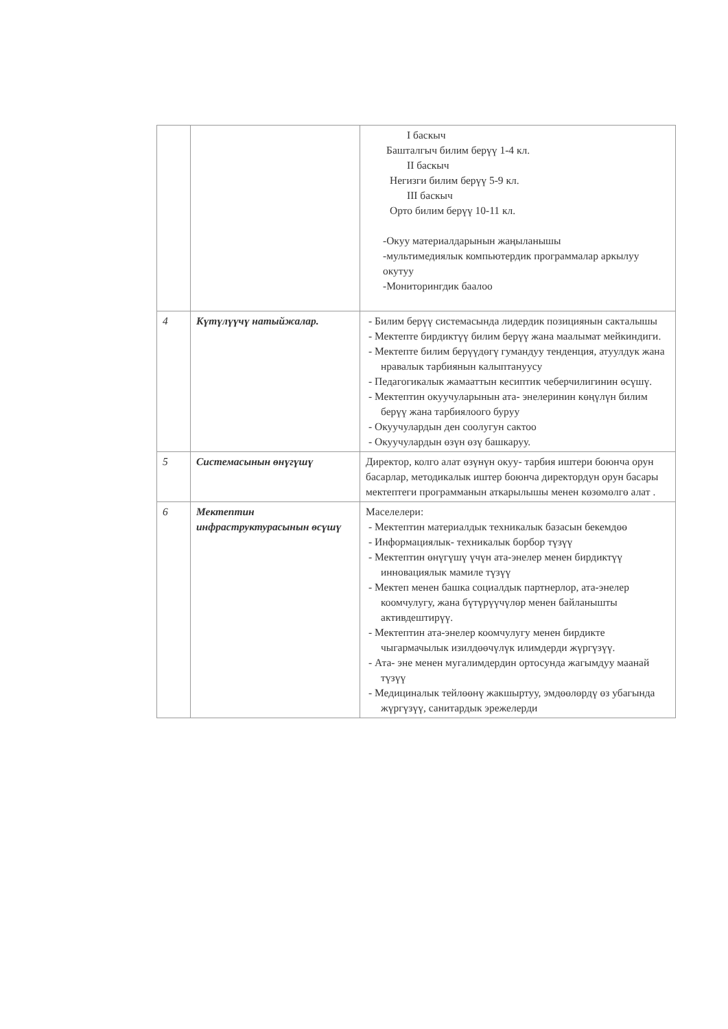| | | I баскыч Башталгыч билим берүү 1-4 кл. II баскыч Негизги билим берүү 5-9 кл. III баскыч Орто билим берүү 10-11 кл. -Окуу материалдарынын жаңыланышы -мультимедиялык компьютердик программалар аркылуу окутуу -Мониторингдик баалоо |
| 4 | Күтүлүүчү натыйжалар. | - Билим берүү системасында лидердик позициянын сакталышы - Мектепте бирдиктүү билим берүү жана маалымат мейкиндиги. - Мектепте билим берүүдөгү гумандуу тенденция, атуулдук жана нравалык тарбиянын калыптануусу - Педагогикалык жамааттын кесиптик чеберчилигинин өсүшү. - Мектептин окуучуларынын ата- энелеринин көңүлүн билим берүү жана тарбиялоого буруу - Окуучулардын ден соолугун сактоо - Окуучулардын өзүн өзү башкаруу. |
| 5 | Системасынын өнүгүшү | Директор, колго алат өзүнүн окуу- тарбия иштери боюнча орун басарлар, методикалык иштер боюнча директордун орун басары мектептеги программанын аткарылышы менен көзөмөлгө алат . |
| 6 | Мектептин инфраструктурасынын өсүшү | Маселелери: - Мектептин материалдык техникалык базасын бекемдөө - Информациялык- техникалык борбор түзүү - Мектептин өнүгүшү үчүн ата-энелер менен бирдиктүү инновациялык мамиле түзүү - Мектеп менен башка социалдык партнерлор, ата-энелер коомчулугу, жана бүтүрүүчүлөр менен байланышты активдештирүү. - Мектептин ата-энелер коомчулугу менен бирдикте чыгармачылык изилдөөчүлүк илимдерди жүргүзүү. - Ата- эне менен мугалимдердин ортосунда жагымдуу маанай түзүү - Медициналык тейлөөнү жакшыртуу, эмдөөлөрдү өз убагында жүргүзүү, санитардык эрежелерди |